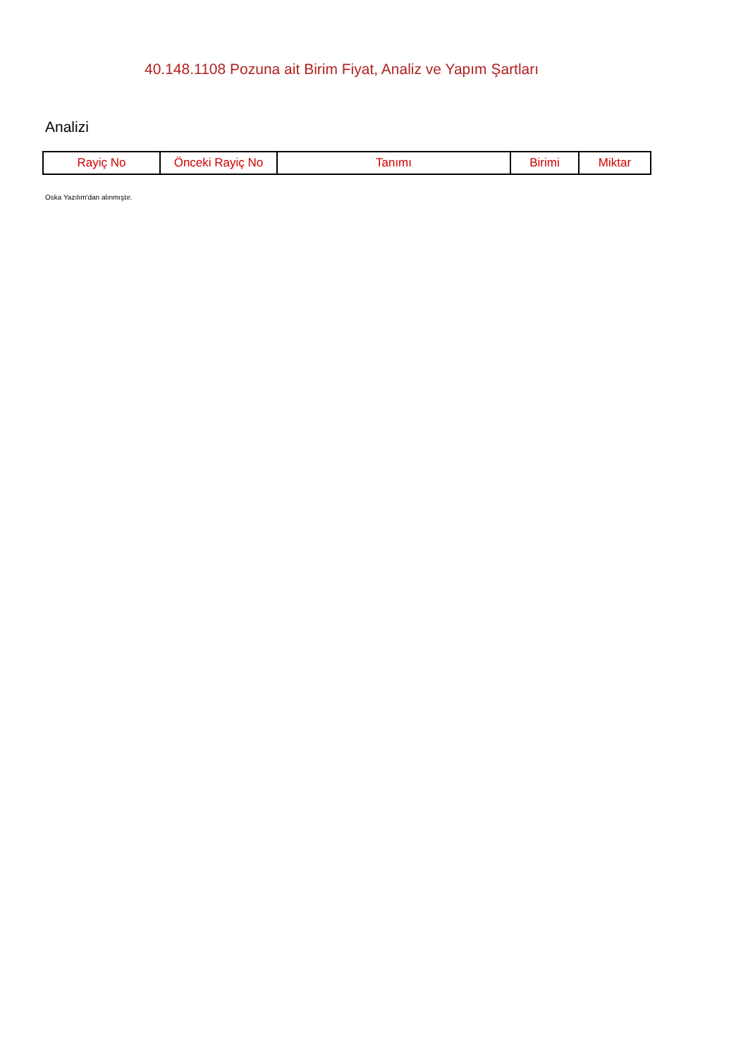40.148.1108 Pozuna ait Birim Fiyat, Analiz ve Yapım Şartları
Analizi
| Rayiç No | Önceki Rayiç No | Tanımı | Birimi | Miktar |
| --- | --- | --- | --- | --- |
Oska Yazılım'dan alınmıştır.